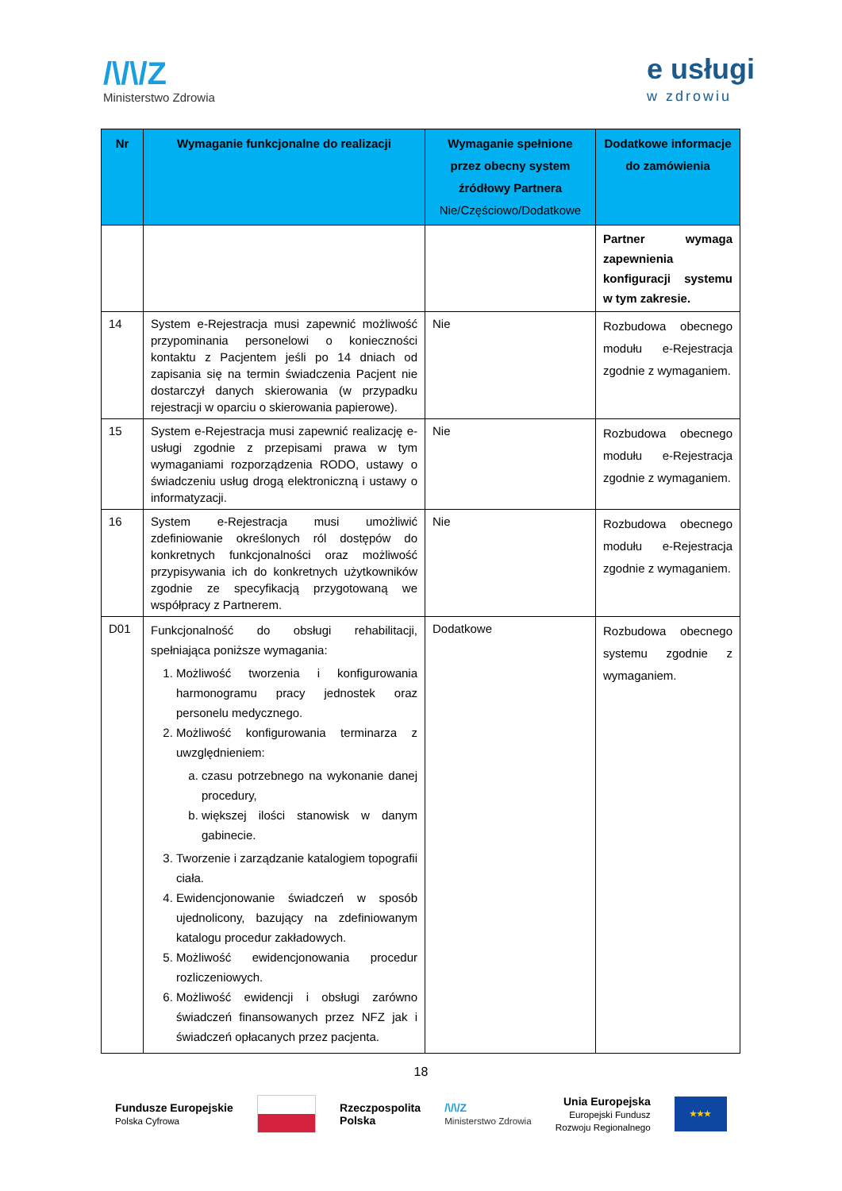/\/\/Z
Ministerstwo Zdrowia
e usługi
w zdrowiu
| Nr | Wymaganie funkcjonalne do realizacji | Wymaganie spełnione przez obecny system źródłowy Partnera Nie/Częściowo/Dodatkowe | Dodatkowe informacje do zamówienia |
| --- | --- | --- | --- |
| | | | Partner wymaga zapewnienia konfiguracji systemu w tym zakresie. |
| 14 | System e-Rejestracja musi zapewnić możliwość przypominania personelowi o konieczności kontaktu z Pacjentem jeśli po 14 dniach od zapisania się na termin świadczenia Pacjent nie dostarczył danych skierowania (w przypadku rejestracji w oparciu o skierowania papierowe). | Nie | Rozbudowa obecnego modułu e-Rejestracja zgodnie z wymaganiem. |
| 15 | System e-Rejestracja musi zapewnić realizację e-usługi zgodnie z przepisami prawa w tym wymaganiami rozporządzenia RODO, ustawy o świadczeniu usług drogą elektroniczną i ustawy o informatyzacji. | Nie | Rozbudowa obecnego modułu e-Rejestracja zgodnie z wymaganiem. |
| 16 | System e-Rejestracja musi umożliwić zdefiniowanie określonych ról dostępów do konkretnych funkcjonalności oraz możliwość przypisywania ich do konkretnych użytkowników zgodnie ze specyfikacją przygotowaną we współpracy z Partnerem. | Nie | Rozbudowa obecnego modułu e-Rejestracja zgodnie z wymaganiem. |
| D01 | Funkcjonalność do obsługi rehabilitacji, spełniająca poniższe wymagania: 1. Możliwość tworzenia i konfigurowania harmonogramu pracy jednostek oraz personelu medycznego. 2. Możliwość konfigurowania terminarza z uwzględnieniem: a. czasu potrzebnego na wykonanie danej procedury, b. większej ilości stanowisk w danym gabinecie. 3. Tworzenie i zarządzanie katalogiem topografii ciała. 4. Ewidencjonowanie świadczeń w sposób ujednolicony, bazujący na zdefiniowanym katalogu procedur zakładowych. 5. Możliwość ewidencjonowania procedur rozliczeniowych. 6. Możliwość ewidencji i obsługi zarówno świadczeń finansowanych przez NFZ jak i świadczeń opłacanych przez pacjenta. | Dodatkowe | Rozbudowa obecnego systemu zgodnie z wymaganiem. |
18
Fundusze Europejskie
Polska Cyfrowa
Rzeczpospolita
Polska /\/\/Z
Ministerstwo Zdrowia Unia Europejska
Europejski Fundusz
Rozwoju Regionalnego
★★★